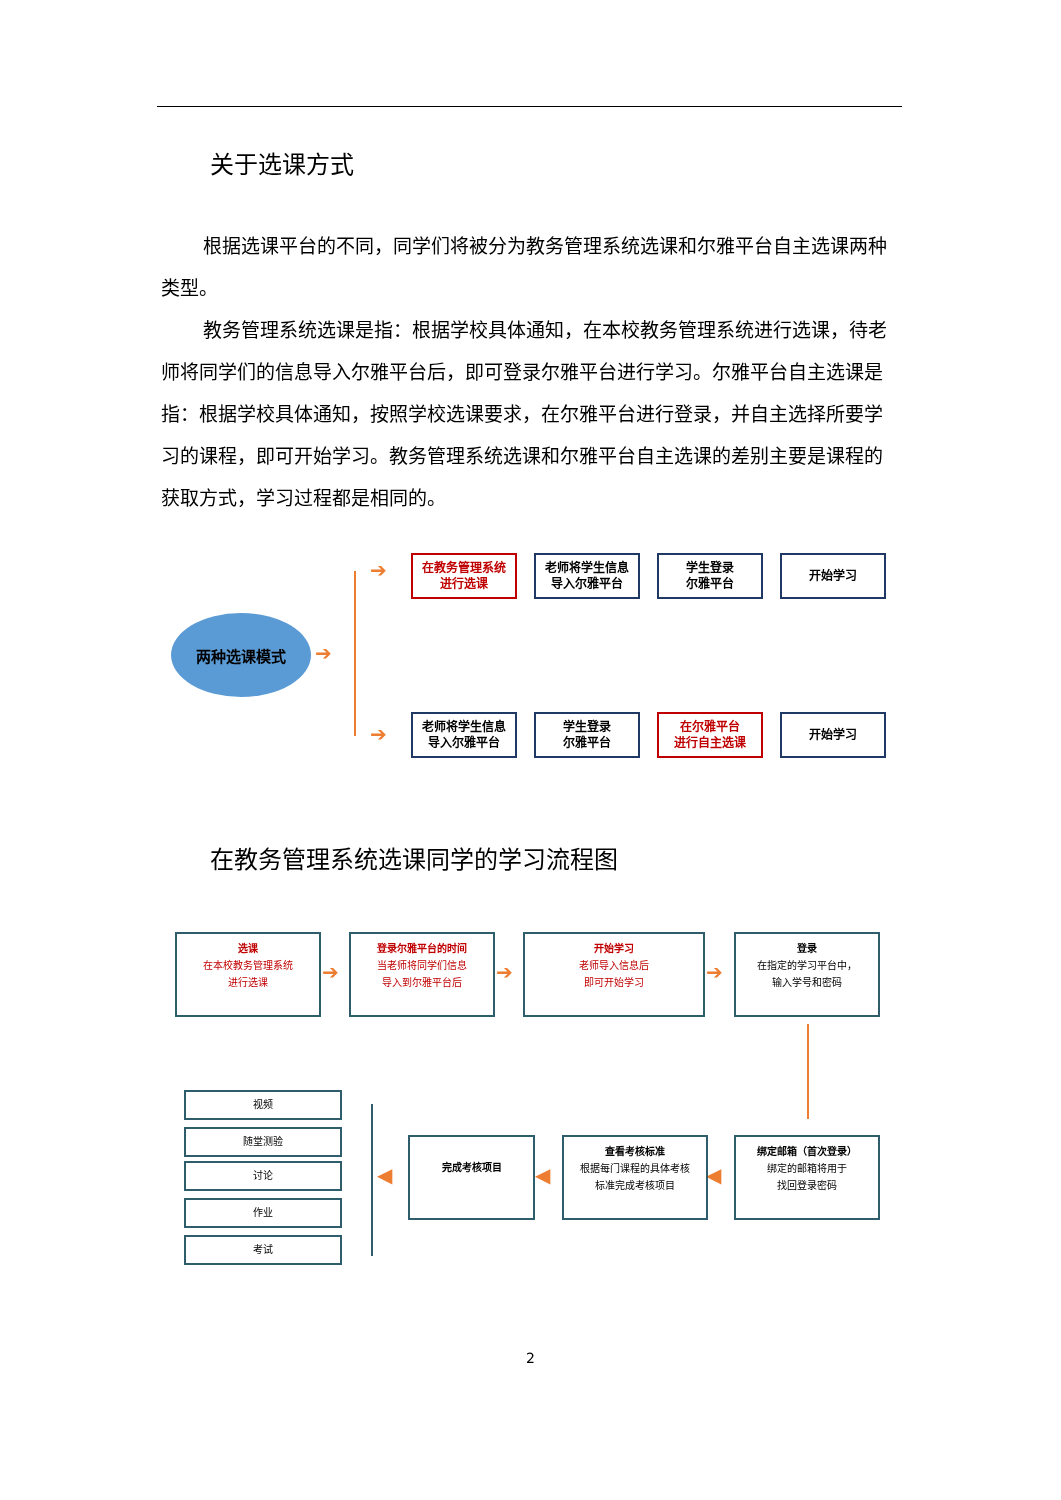关于选课方式
根据选课平台的不同，同学们将被分为教务管理系统选课和尔雅平台自主选课两种类型。
教务管理系统选课是指：根据学校具体通知，在本校教务管理系统进行选课，待老师将同学们的信息导入尔雅平台后，即可登录尔雅平台进行学习。尔雅平台自主选课是指：根据学校具体通知，按照学校选课要求，在尔雅平台进行登录，并自主选择所要学习的课程，即可开始学习。教务管理系统选课和尔雅平台自主选课的差别主要是课程的获取方式，学习过程都是相同的。
两种选课模式
➔
➔
➔
在教务管理系统
进行选课
老师将学生信息
导入尔雅平台
学生登录
尔雅平台
开始学习
老师将学生信息
导入尔雅平台
学生登录
尔雅平台
在尔雅平台
进行自主选课
开始学习
在教务管理系统选课同学的学习流程图
选课
在本校教务管理系统
进行选课
➔
登录尔雅平台的时间
当老师将同学们信息
导入到尔雅平台后
➔
开始学习
老师导入信息后
即可开始学习
➔
登录
在指定的学习平台中，
输入学号和密码
绑定邮箱（首次登录）
绑定的邮箱将用于
找回登录密码
◀
查看考核标准
根据每门课程的具体考核
标准完成考核项目
◀
完成考核项目
◀
视频
随堂测验
讨论
作业
考试
2